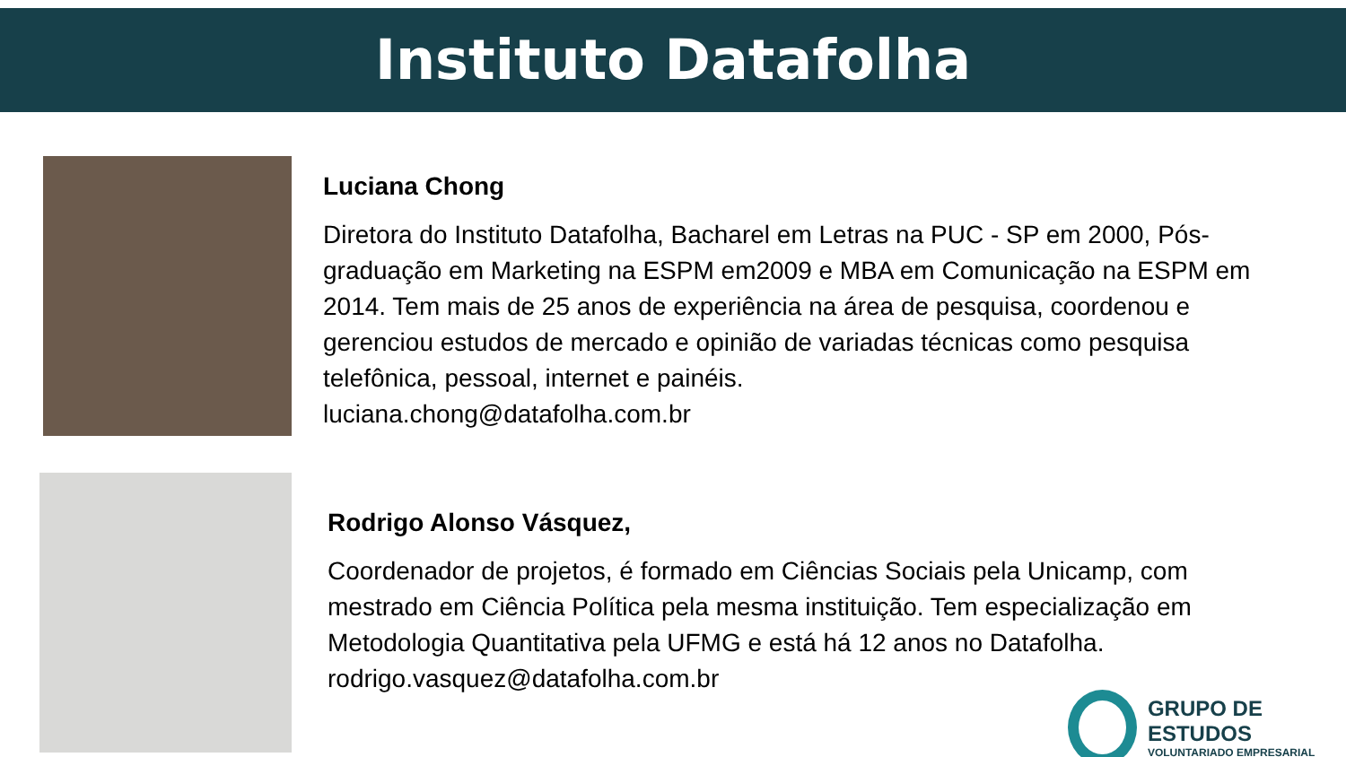Instituto Datafolha
Luciana Chong
Diretora do Instituto Datafolha, Bacharel em Letras na PUC - SP em 2000, Pós-graduação em Marketing na ESPM em2009 e MBA em Comunicação na ESPM em 2014. Tem mais de 25 anos de experiência na área de pesquisa, coordenou e gerenciou estudos de mercado e opinião de variadas técnicas como pesquisa telefônica, pessoal, internet e painéis.
luciana.chong@datafolha.com.br
Rodrigo Alonso Vásquez,
Coordenador de projetos, é formado em Ciências Sociais pela Unicamp, com mestrado em Ciência Política pela mesma instituição. Tem especialização em Metodologia Quantitativa pela UFMG e está há 12 anos no Datafolha. rodrigo.vasquez@datafolha.com.br
GRUPO DE ESTUDOS
VOLUNTARIADO EMPRESARIAL